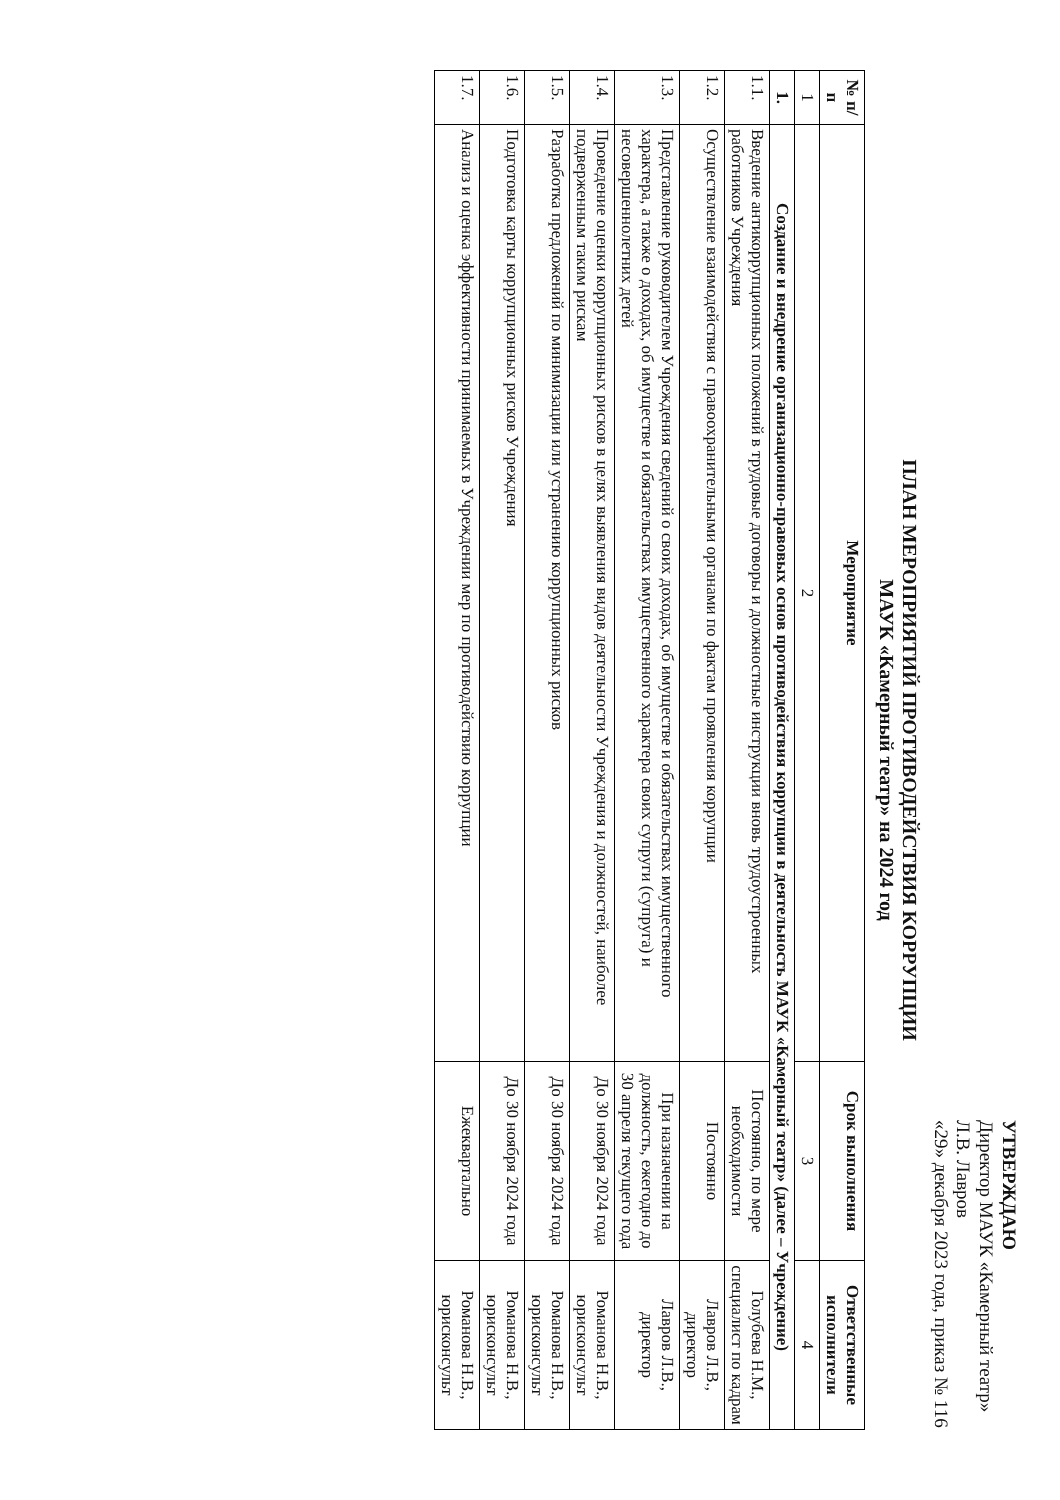УТВЕРЖДАЮ
Директор МАУК «Камерный театр»
Л.В. Лавров
«29» декабря 2023 года, приказ № 116
ПЛАН МЕРОПРИЯТИЙ ПРОТИВОДЕЙСТВИЯ КОРРУПЦИИ
МАУК «Камерный театр» на 2024 год
| № п/п | Мероприятие | Срок выполнения | Ответственные исполнители |
| --- | --- | --- | --- |
| 1 | 2 | 3 | 4 |
| 1. | Создание и внедрение организационно-правовых основ противодействия коррупции в деятельность МАУК «Камерный театр» (далее – Учреждение) | | |
| 1.1. | Введение антикоррупционных положений в трудовые договоры и должностные инструкции вновь трудоустроенных работников Учреждения | Постоянно, по мере необходимости | Голубева Н.М., специалист по кадрам |
| 1.2. | Осуществление взаимодействия с правоохранительными органами по фактам проявления коррупции | Постоянно | Лавров Л.В., директор |
| 1.3. | Представление руководителем Учреждения сведений о своих доходах, об имуществе и обязательствах имущественного характера, а также о доходах, об имуществе и обязательствах имущественного характера своих супруги (супруга) и несовершеннолетних детей | При назначении на должность, ежегодно до 30 апреля текущего года | Лавров Л.В., директор |
| 1.4. | Проведение оценки коррупционных рисков в целях выявления видов деятельности Учреждения и должностей, наиболее подверженным таким рискам | До 30 ноября 2024 года | Романова Н.В., юрисконсульт |
| 1.5. | Разработка предложений по минимизации или устранению коррупционных рисков | До 30 ноября 2024 года | Романова Н.В., юрисконсульт |
| 1.6. | Подготовка карты коррупционных рисков Учреждения | До 30 ноября 2024 года | Романова Н.В., юрисконсульт |
| 1.7. | Анализ и оценка эффективности принимаемых в Учреждении мер по противодействию коррупции | Ежеквартально | Романова Н.В., юрисконсульт |